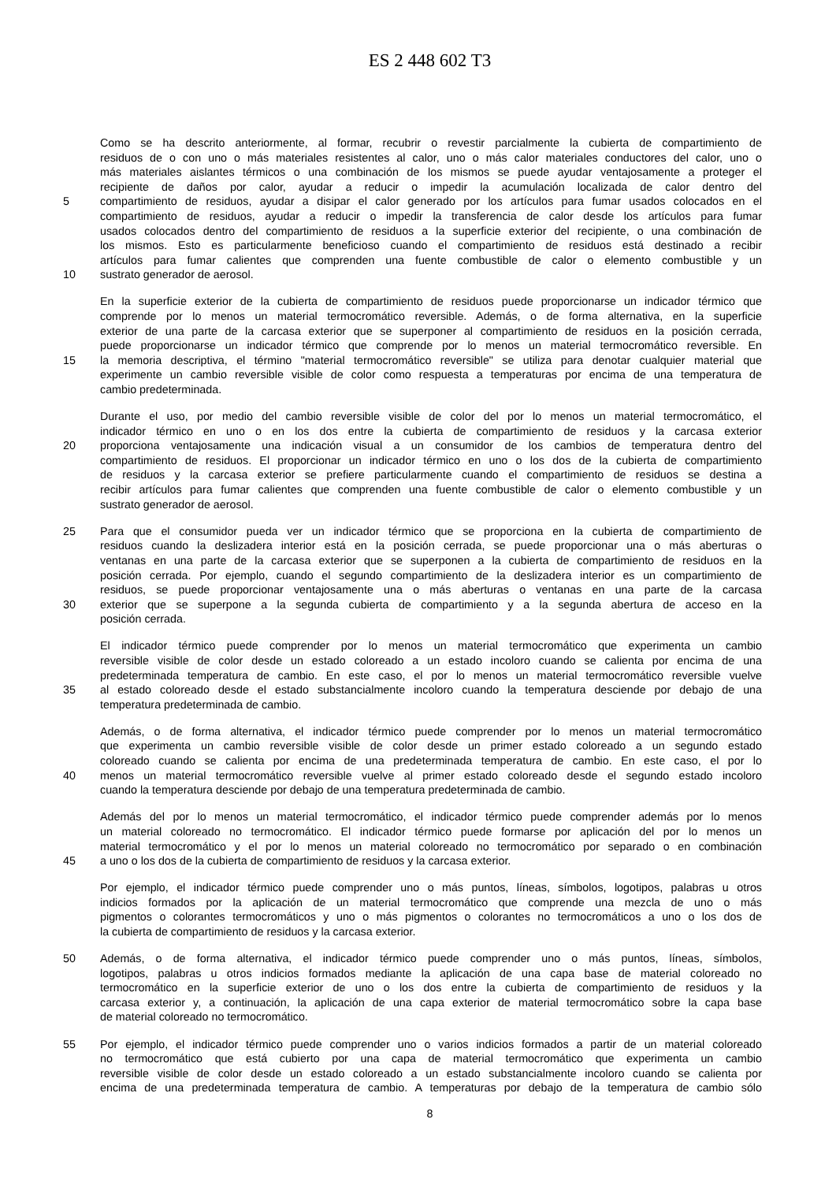ES 2 448 602 T3
Como se ha descrito anteriormente, al formar, recubrir o revestir parcialmente la cubierta de compartimiento de
residuos de o con uno o más materiales resistentes al calor, uno o más calor materiales conductores del calor, uno o
más materiales aislantes térmicos o una combinación de los mismos se puede ayudar ventajosamente a proteger el
recipiente de daños por calor, ayudar a reducir o impedir la acumulación localizada de calor dentro del
5 compartimiento de residuos, ayudar a disipar el calor generado por los artículos para fumar usados colocados en el
compartimiento de residuos, ayudar a reducir o impedir la transferencia de calor desde los artículos para fumar
usados colocados dentro del compartimiento de residuos a la superficie exterior del recipiente, o una combinación de
los mismos. Esto es particularmente beneficioso cuando el compartimiento de residuos está destinado a recibir
artículos para fumar calientes que comprenden una fuente combustible de calor o elemento combustible y un
10 sustrato generador de aerosol.
En la superficie exterior de la cubierta de compartimiento de residuos puede proporcionarse un indicador térmico que
comprende por lo menos un material termocromático reversible. Además, o de forma alternativa, en la superficie
exterior de una parte de la carcasa exterior que se superponer al compartimiento de residuos en la posición cerrada,
puede proporcionarse un indicador térmico que comprende por lo menos un material termocromático reversible. En
15 la memoria descriptiva, el término "material termocromático reversible" se utiliza para denotar cualquier material que
experimente un cambio reversible visible de color como respuesta a temperaturas por encima de una temperatura de
cambio predeterminada.
Durante el uso, por medio del cambio reversible visible de color del por lo menos un material termocromático, el
indicador térmico en uno o en los dos entre la cubierta de compartimiento de residuos y la carcasa exterior
20 proporciona ventajosamente una indicación visual a un consumidor de los cambios de temperatura dentro del
compartimiento de residuos. El proporcionar un indicador térmico en uno o los dos de la cubierta de compartimiento
de residuos y la carcasa exterior se prefiere particularmente cuando el compartimiento de residuos se destina a
recibir artículos para fumar calientes que comprenden una fuente combustible de calor o elemento combustible y un
sustrato generador de aerosol.
25 Para que el consumidor pueda ver un indicador térmico que se proporciona en la cubierta de compartimiento de
residuos cuando la deslizadera interior está en la posición cerrada, se puede proporcionar una o más aberturas o
ventanas en una parte de la carcasa exterior que se superponen a la cubierta de compartimiento de residuos en la
posición cerrada. Por ejemplo, cuando el segundo compartimiento de la deslizadera interior es un compartimiento de
residuos, se puede proporcionar ventajosamente una o más aberturas o ventanas en una parte de la carcasa
30 exterior que se superpone a la segunda cubierta de compartimiento y a la segunda abertura de acceso en la
posición cerrada.
El indicador térmico puede comprender por lo menos un material termocromático que experimenta un cambio
reversible visible de color desde un estado coloreado a un estado incoloro cuando se calienta por encima de una
predeterminada temperatura de cambio. En este caso, el por lo menos un material termocromático reversible vuelve
35 al estado coloreado desde el estado substancialmente incoloro cuando la temperatura desciende por debajo de una
temperatura predeterminada de cambio.
Además, o de forma alternativa, el indicador térmico puede comprender por lo menos un material termocromático
que experimenta un cambio reversible visible de color desde un primer estado coloreado a un segundo estado
coloreado cuando se calienta por encima de una predeterminada temperatura de cambio. En este caso, el por lo
40 menos un material termocromático reversible vuelve al primer estado coloreado desde el segundo estado incoloro
cuando la temperatura desciende por debajo de una temperatura predeterminada de cambio.
Además del por lo menos un material termocromático, el indicador térmico puede comprender además por lo menos
un material coloreado no termocromático. El indicador térmico puede formarse por aplicación del por lo menos un
material termocromático y el por lo menos un material coloreado no termocromático por separado o en combinación
45 a uno o los dos de la cubierta de compartimiento de residuos y la carcasa exterior.
Por ejemplo, el indicador térmico puede comprender uno o más puntos, líneas, símbolos, logotipos, palabras u otros
indicios formados por la aplicación de un material termocromático que comprende una mezcla de uno o más
pigmentos o colorantes termocromáticos y uno o más pigmentos o colorantes no termocromáticos a uno o los dos de
la cubierta de compartimiento de residuos y la carcasa exterior.
50 Además, o de forma alternativa, el indicador térmico puede comprender uno o más puntos, líneas, símbolos,
logotipos, palabras u otros indicios formados mediante la aplicación de una capa base de material coloreado no
termocromático en la superficie exterior de uno o los dos entre la cubierta de compartimiento de residuos y la
carcasa exterior y, a continuación, la aplicación de una capa exterior de material termocromático sobre la capa base
de material coloreado no termocromático.
55 Por ejemplo, el indicador térmico puede comprender uno o varios indicios formados a partir de un material coloreado
no termocromático que está cubierto por una capa de material termocromático que experimenta un cambio
reversible visible de color desde un estado coloreado a un estado substancialmente incoloro cuando se calienta por
encima de una predeterminada temperatura de cambio. A temperaturas por debajo de la temperatura de cambio sólo
8